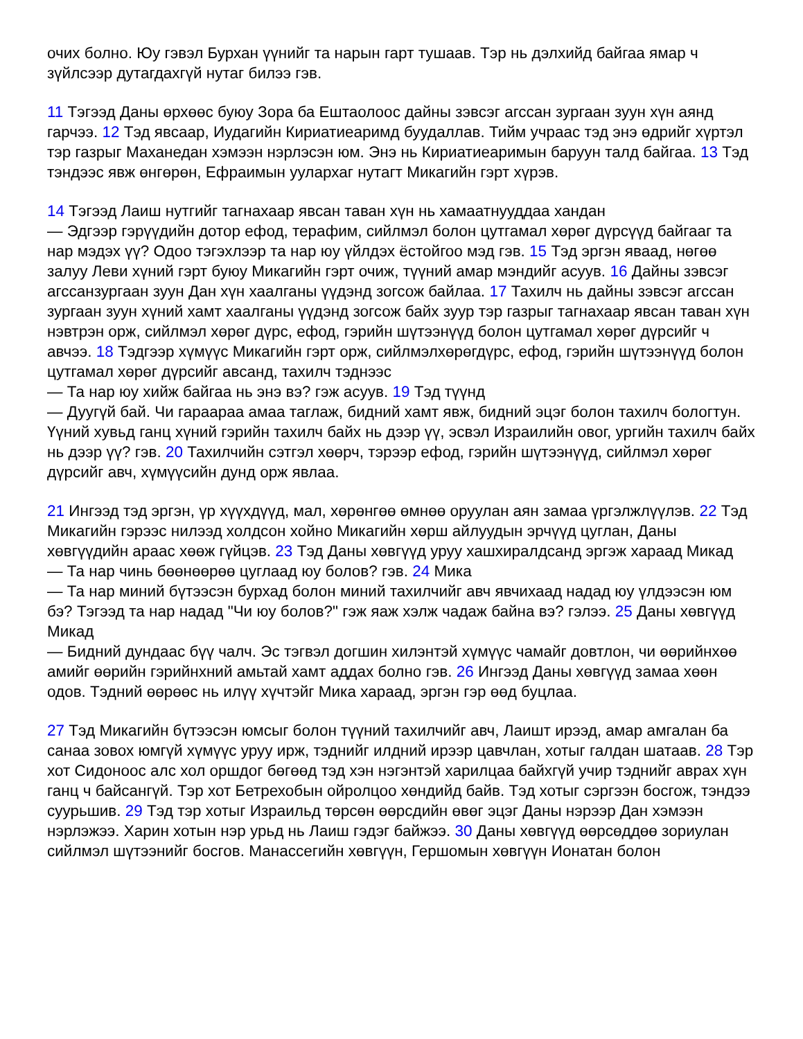очих болно. Юу гэвэл Бурхан үүнийг та нарын гарт тушаав. Тэр нь дэлхийд байгаа ямар ч зүйлсээр дутагдахгүй нутаг билээ гэв.
11 Тэгээд Даны өрхөөс буюу Зора ба Ештаолоос дайны зэвсэг агссан зургаан зуун хүн аянд гарчээ. 12 Тэд явсаар, Иудагийн Кириатиеаримд буудаллав. Тийм учраас тэд энэ өдрийг хүртэл тэр газрыг Маханедан хэмээн нэрлэсэн юм. Энэ нь Кириатиеаримын баруун талд байгаа. 13 Тэд тэндээс явж өнгөрөн, Ефраимын уулархаг нутагт Микагийн гэрт хүрэв.
14 Тэгээд Лаиш нутгийг тагнахаар явсан таван хүн нь хамаатнууддаа хандан
— Эдгээр гэрүүдийн дотор ефод, терафим, сийлмэл болон цутгамал хөрөг дүрсүүд байгааг та нар мэдэх үү? Одоо тэгэхлээр та нар юу үйлдэх ёстойгоо мэд гэв. 15 Тэд эргэн яваад, нөгөө залуу Леви хүний гэрт буюу Микагийн гэрт очиж, түүний амар мэндийг асуув. 16 Дайны зэвсэг агссанзургаан зуун Дан хүн хаалганы үүдэнд зогсож байлаа. 17 Тахилч нь дайны зэвсэг агссан зургаан зуун хүний хамт хаалганы үүдэнд зогсож байх зуур тэр газрыг тагнахаар явсан таван хүн нэвтрэн орж, сийлмэл хөрөг дүрс, ефод, гэрийн шүтээнүүд болон цутгамал хөрөг дүрсийг ч авчээ. 18 Тэдгээр хүмүүс Микагийн гэрт орж, сийлмэлхөрөгдүрс, ефод, гэрийн шүтээнүүд болон цутгамал хөрөг дүрсийг авсанд, тахилч тэднээс
— Та нар юу хийж байгаа нь энэ вэ? гэж асуув. 19 Тэд түүнд
— Дуугүй бай. Чи гараараа амаа таглаж, бидний хамт явж, бидний эцэг болон тахилч бологтун. Үүний хувьд ганц хүний гэрийн тахилч байх нь дээр үү, эсвэл Израилийн овог, ургийн тахилч байх нь дээр үү? гэв. 20 Тахилчийн сэтгэл хөөрч, тэрээр ефод, гэрийн шүтээнүүд, сийлмэл хөрөг дүрсийг авч, хүмүүсийн дунд орж явлаа.
21 Ингээд тэд эргэн, үр хүүхдүүд, мал, хөрөнгөө өмнөө оруулан аян замаа үргэлжлүүлэв. 22 Тэд Микагийн гэрээс нилээд холдсон хойно Микагийн хөрш айлуудын эрчүүд цуглан, Даны хөвгүүдийн араас хөөж гүйцэв. 23 Тэд Даны хөвгүүд уруу хашхиралдсанд эргэж хараад Микад
— Та нар чинь бөөнөөрөө цуглаад юу болов? гэв. 24 Мика
— Та нар миний бүтээсэн бурхад болон миний тахилчийг авч явчихаад надад юу үлдээсэн юм бэ? Тэгээд та нар надад "Чи юу болов?" гэж яаж хэлж чадаж байна вэ? гэлээ. 25 Даны хөвгүүд Микад
— Бидний дундаас бүү чалч. Эс тэгвэл догшин хилэнтэй хүмүүс чамайг довтлон, чи өөрийнхөө амийг өөрийн гэрийнхний амьтай хамт аддах болно гэв. 26 Ингээд Даны хөвгүүд замаа хөөн одов. Тэдний өөрөөс нь илүү хүчтэйг Мика хараад, эргэн гэр өөд буцлаа.
27 Тэд Микагийн бүтээсэн юмсыг болон түүний тахилчийг авч, Лаишт ирээд, амар амгалан ба санаа зовох юмгүй хүмүүс уруу ирж, тэднийг илдний ирээр цавчлан, хотыг галдан шатаав. 28 Тэр хот Сидоноос алс хол оршдог бөгөөд тэд хэн нэгэнтэй харилцаа байхгүй учир тэднийг аврах хүн ганц ч байсангүй. Тэр хот Бетрехобын ойролцоо хөндийд байв. Тэд хотыг сэргээн босгож, тэндээ суурьшив. 29 Тэд тэр хотыг Израильд төрсөн өөрсдийн өвөг эцэг Даны нэрээр Дан хэмээн нэрлэжээ. Харин хотын нэр урьд нь Лаиш гэдэг байжээ. 30 Даны хөвгүүд өөрсөддөө зориулан сийлмэл шүтээнийг босгов. Манассегийн хөвгүүн, Гершомын хөвгүүн Ионатан болон